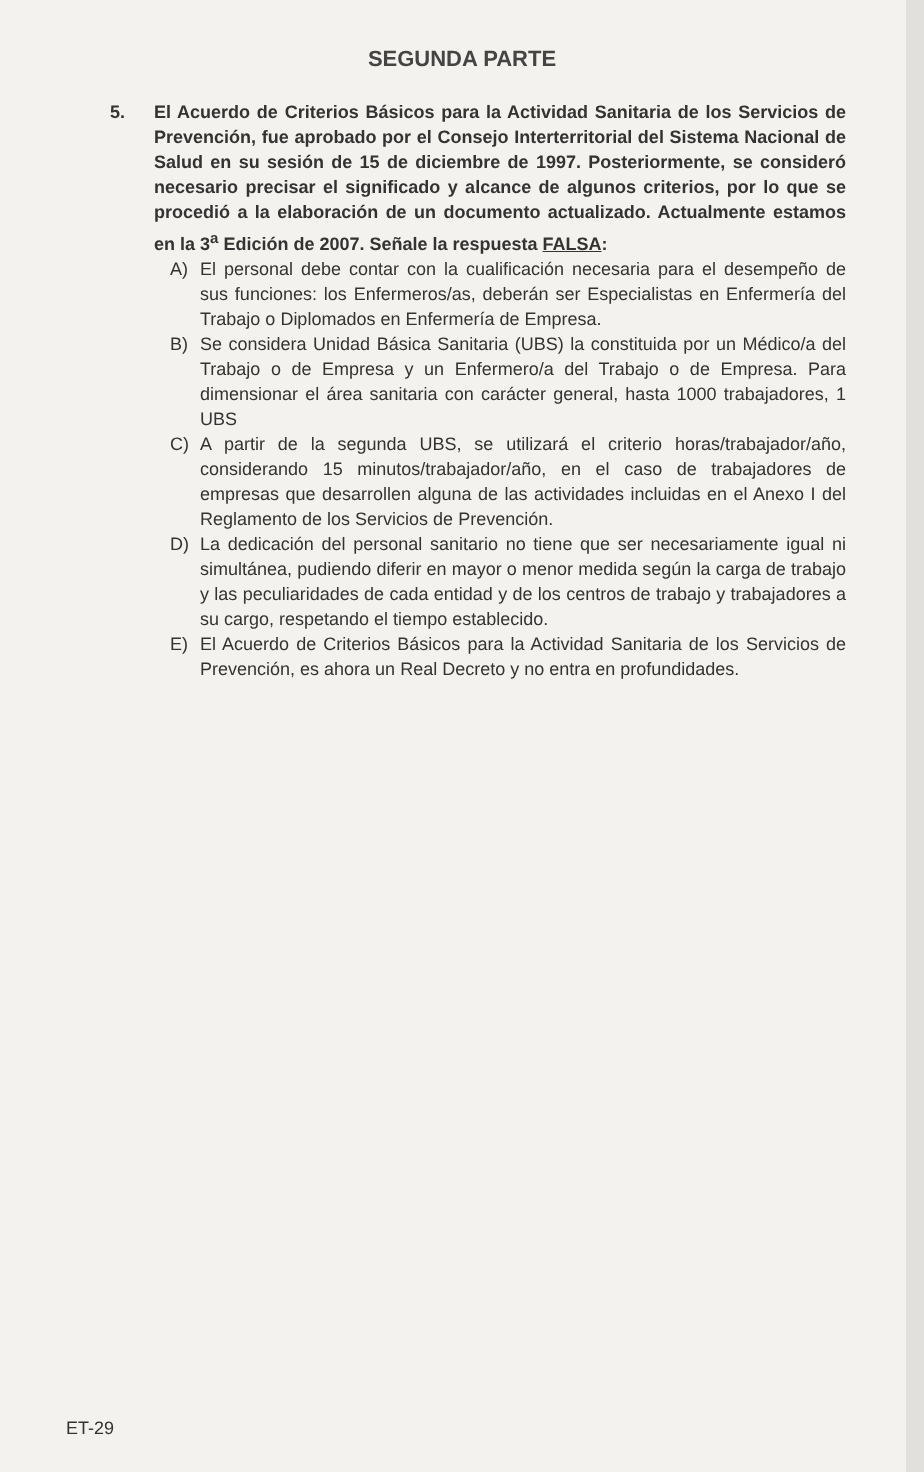SEGUNDA PARTE
5. El Acuerdo de Criterios Básicos para la Actividad Sanitaria de los Servicios de Prevención, fue aprobado por el Consejo Interterritorial del Sistema Nacional de Salud en su sesión de 15 de diciembre de 1997. Posteriormente, se consideró necesario precisar el significado y alcance de algunos criterios, por lo que se procedió a la elaboración de un documento actualizado. Actualmente estamos en la 3<sup>a</sup> Edición de 2007. Señale la respuesta FALSA:
A) El personal debe contar con la cualificación necesaria para el desempeño de sus funciones: los Enfermeros/as, deberán ser Especialistas en Enfermería del Trabajo o Diplomados en Enfermería de Empresa.
B) Se considera Unidad Básica Sanitaria (UBS) la constituida por un Médico/a del Trabajo o de Empresa y un Enfermero/a del Trabajo o de Empresa. Para dimensionar el área sanitaria con carácter general, hasta 1000 trabajadores, 1 UBS
C) A partir de la segunda UBS, se utilizará el criterio horas/trabajador/año, considerando 15 minutos/trabajador/año, en el caso de trabajadores de empresas que desarrollen alguna de las actividades incluidas en el Anexo I del Reglamento de los Servicios de Prevención.
D) La dedicación del personal sanitario no tiene que ser necesariamente igual ni simultánea, pudiendo diferir en mayor o menor medida según la carga de trabajo y las peculiaridades de cada entidad y de los centros de trabajo y trabajadores a su cargo, respetando el tiempo establecido.
E) El Acuerdo de Criterios Básicos para la Actividad Sanitaria de los Servicios de Prevención, es ahora un Real Decreto y no entra en profundidades.
ET-29